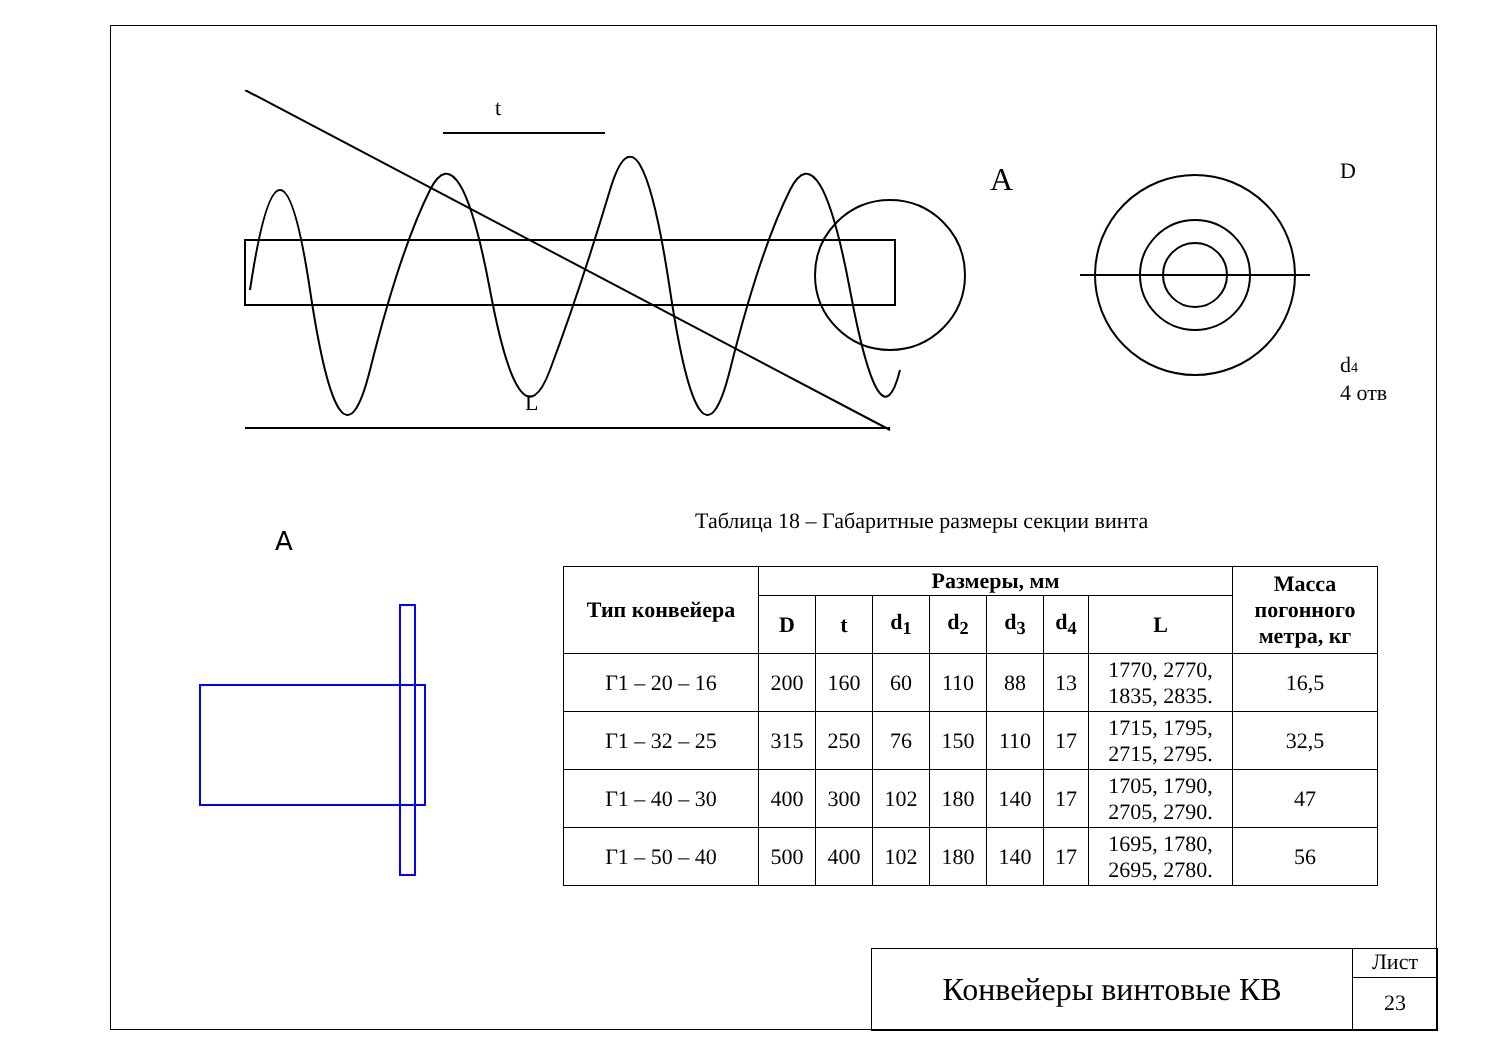t
L
A
D
d4
4 отв
A
Таблица 18 – Габаритные размеры секции винта
| Тип конвейера | Размеры, мм | | | | | | | Масса погонного метра, кг |
| --- | --- | --- | --- | --- | --- | --- | --- | --- |
| | D | t | d<sub>1</sub> | d<sub>2</sub> | d<sub>3</sub> | d<sub>4</sub> | L | |
| Г1 – 20 – 16 | 200 | 160 | 60 | 110 | 88 | 13 | 1770, 2770, 1835, 2835. | 16,5 |
| Г1 – 32 – 25 | 315 | 250 | 76 | 150 | 110 | 17 | 1715, 1795, 2715, 2795. | 32,5 |
| Г1 – 40 – 30 | 400 | 300 | 102 | 180 | 140 | 17 | 1705, 1790, 2705, 2790. | 47 |
| Г1 – 50 – 40 | 500 | 400 | 102 | 180 | 140 | 17 | 1695, 1780, 2695, 2780. | 56 |
Конвейеры винтовые КВ
Лист
23